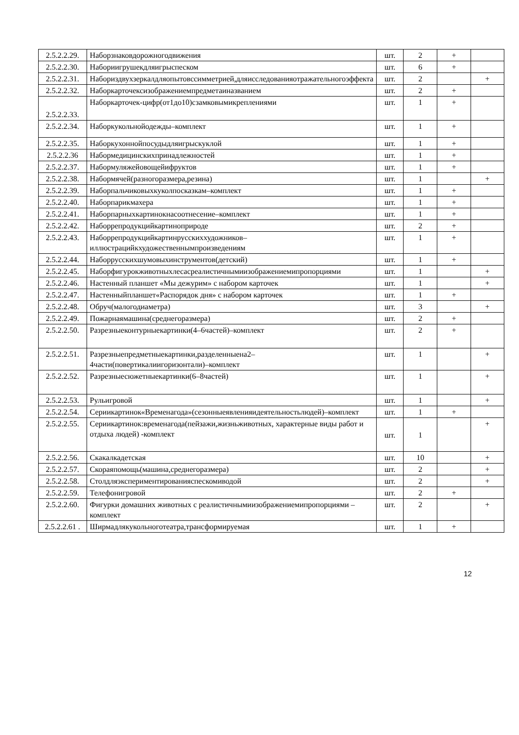| 2.5.2.2.29. | Наборзнаковдорожногодвижения | шт. | 2 | + | |
| 2.5.2.2.30. | Набориигрушекдляигрыспеском | шт. | 6 | + | |
| 2.5.2.2.31. | Набориздвухзеркалдляопытовссимметрией,дляисследованияотражательногоэффекта | шт. | 2 | | + |
| 2.5.2.2.32. | Наборкарточексизображениемпредметаиназванием | шт. | 2 | + | |
| 2.5.2.2.33. | Наборкарточек-цифр(от1до10)сзамковымикреплениями | шт. | 1 | + | |
| 2.5.2.2.34. | Наборкукольнойодежды–комплект | шт. | 1 | + | |
| 2.5.2.2.35. | Наборкухоннойпосудыдляигрыскуклой | шт. | 1 | + | |
| 2.5.2.2.36 | Набормедицинскихпринадлежностей | шт. | 1 | + | |
| 2.5.2.2.37. | Набормуляжейовощейифруктов | шт. | 1 | + | |
| 2.5.2.2.38. | Набормячей(разногоразмера,резина) | шт. | 1 | | + |
| 2.5.2.2.39. | Наборпальчиковыхкуколпосказкам–комплект | шт. | 1 | + | |
| 2.5.2.2.40. | Наборпарикмахера | шт. | 1 | + | |
| 2.5.2.2.41. | Наборпарныхкартинокнасоотнесение–комплект | шт. | 1 | + | |
| 2.5.2.2.42. | Наборрепродукцийкартиноприроде | шт. | 2 | + | |
| 2.5.2.2.43. | Наборрепродукцийкартинрусскиххудожников–иллюстрацийкхудожественнымпроизведениям | шт. | 1 | + | |
| 2.5.2.2.44. | Наборрусскихшумовыхинструментов(детский) | шт. | 1 | + | |
| 2.5.2.2.45. | Наборфигурокживотныхлесасреалистичнымиизображениемипропорциями | шт. | 1 | | + |
| 2.5.2.2.46. | Настенный планшет «Мы дежурим» с набором карточек | шт. | 1 | | + |
| 2.5.2.2.47. | Настенныйпланшет«Распорядок дня» с набором карточек | шт. | 1 | + | |
| 2.5.2.2.48. | Обруч(малогодиаметра) | шт. | 3 | | + |
| 2.5.2.2.49. | Пожарнаямашина(среднегоразмера) | шт. | 2 | + | |
| 2.5.2.2.50. | Разрезныеконтурныекартинки(4–6частей)–комплект | шт. | 2 | + | |
| 2.5.2.2.51. | Разрезныепредметныекартинки,разделенныена2–4части(повертикалиигоризонтали)–комплект | шт. | 1 | | + |
| 2.5.2.2.52. | Разрезныесюжетныекартинки(6–8частей) | шт. | 1 | | + |
| 2.5.2.2.53. | Рульигровой | шт. | 1 | | + |
| 2.5.2.2.54. | Сериикартинок«Временагода»(сезонныеявленияидеятельностьлюдей)–комплект | шт. | 1 | + | |
| 2.5.2.2.55. | Сериикартинок:временагода(пейзажи,жизньживотных, характерные виды работ и отдыха людей) -комплект | шт. | 1 | | + |
| 2.5.2.2.56. | Скакалкадетская | шт. | 10 | | + |
| 2.5.2.2.57. | Скораяпомощь(машина,среднегоразмера) | шт. | 2 | | + |
| 2.5.2.2.58. | Столдляэкспериментированияспескомиводой | шт. | 2 | | + |
| 2.5.2.2.59. | Телефонигровой | шт. | 2 | + | |
| 2.5.2.2.60. | Фигурки домашних животных с реалистичнымиизображениемипропорциями –комплект | шт. | 2 | | + |
| 2.5.2.2.61 . | Ширмадлякукольноготеатра,трансформируемая | шт. | 1 | + | |
12